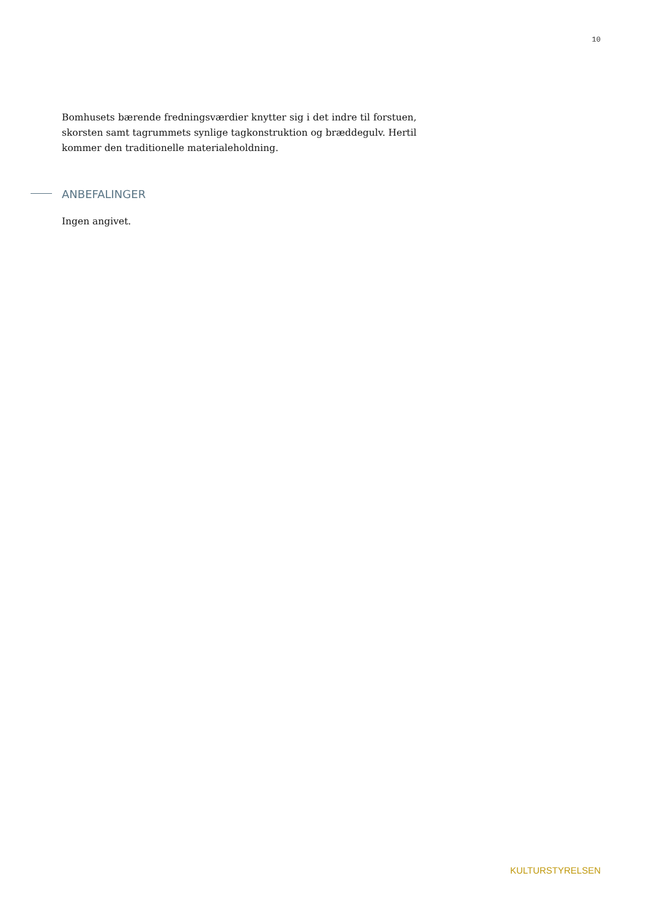10
Bomhusets bærende fredningsværdier knytter sig i det indre til forstuen, skorsten samt tagrummets synlige tagkonstruktion og bræddegulv. Hertil kommer den traditionelle materialeholdning.
ANBEFALINGER
Ingen angivet.
KULTURSTYRELSEN